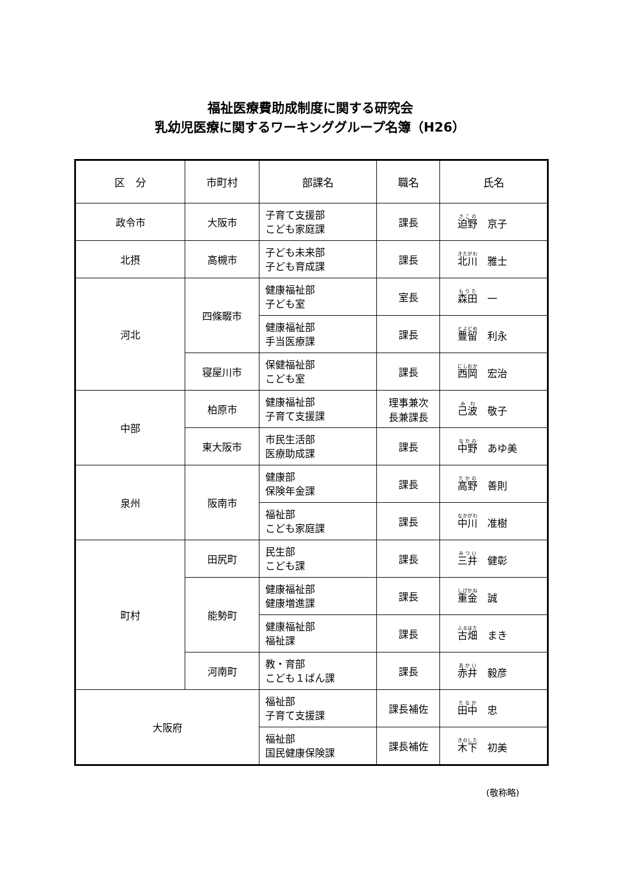福祉医療費助成制度に関する研究会
乳幼児医療に関するワーキンググループ名簿（H26）
| 区 分 | 市町村 | 部課名 | 職名 | 氏名 |
| --- | --- | --- | --- | --- |
| 政令市 | 大阪市 | 子育て支援部 こども家庭課 | 課長 | 迫野 京子 |
| 北摂 | 高槻市 | 子ども未来部 子ども育成課 | 課長 | 北川 雅士 |
| 河北 | 四條畷市 | 健康福祉部 子ども室 | 室長 | 森田 一 |
| | | 健康福祉部 手当医療課 | 課長 | 豊留 利永 |
| | 寝屋川市 | 保健福祉部 こども室 | 課長 | 西岡 宏治 |
| 中部 | 柏原市 | 健康福祉部 子育て支援課 | 理事兼次 長兼課長 | 己波 敬子 |
| | 東大阪市 | 市民生活部 医療助成課 | 課長 | 中野 あゆ美 |
| 泉州 | 阪南市 | 健康部 保険年金課 | 課長 | 高野 善則 |
| | | 福祉部 こども家庭課 | 課長 | 中川 准樹 |
| 町村 | 田尻町 | 民生部 こども課 | 課長 | 三井 健彰 |
| | 能勢町 | 健康福祉部 健康増進課 | 課長 | 重金 誠 |
| | | 健康福祉部 福祉課 | 課長 | 古畑 まき |
| | 河南町 | 教・育部 こども１ばん課 | 課長 | 赤井 毅彦 |
| 大阪府 | | 福祉部 子育て支援課 | 課長補佐 | 田中 忠 |
| | | 福祉部 国民健康保険課 | 課長補佐 | 木下 初美 |
(敬称略)